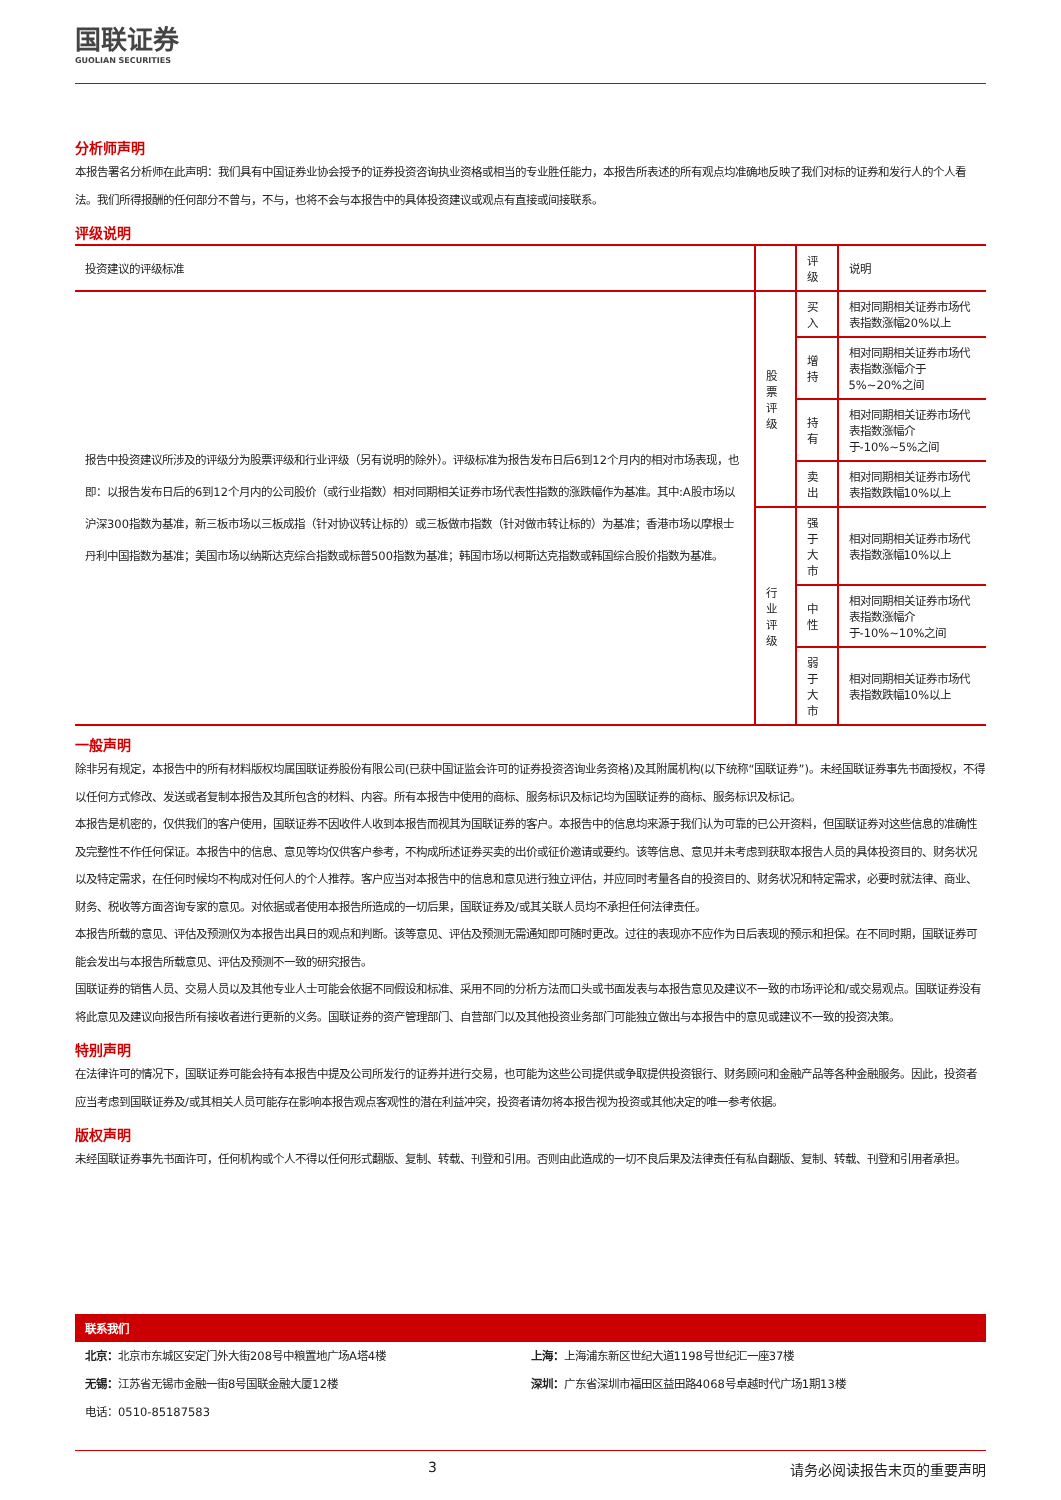国联证券
GUOLIAN SECURITIES
分析师声明
本报告署名分析师在此声明：我们具有中国证券业协会授予的证券投资咨询执业资格或相当的专业胜任能力，本报告所表述的所有观点均准确地反映了我们对标的证券和发行人的个人看法。我们所得报酬的任何部分不曾与，不与，也将不会与本报告中的具体投资建议或观点有直接或间接联系。
评级说明
| 投资建议的评级标准 | | 评级 | 说明 |
| 报告中投资建议所涉及的评级分为股票评级和行业评级（另有说明的除外）。评级标准为报告发布日后6到12个月内的相对市场表现，也即：以报告发布日后的6到12个月内的公司股价（或行业指数）相对同期相关证券市场代表性指数的涨跌幅作为基准。其中:A股市场以沪深300指数为基准，新三板市场以三板成指（针对协议转让标的）或三板做市指数（针对做市转让标的）为基准；香港市场以摩根士丹利中国指数为基准；美国市场以纳斯达克综合指数或标普500指数为基准；韩国市场以柯斯达克指数或韩国综合股价指数为基准。 | 股票评级 | 买入 | 相对同期相关证券市场代表指数涨幅20%以上 |
| | | 增持 | 相对同期相关证券市场代表指数涨幅介于5%~20%之间 |
| | | 持有 | 相对同期相关证券市场代表指数涨幅介于-10%~5%之间 |
| | | 卖出 | 相对同期相关证券市场代表指数跌幅10%以上 |
| | 行业评级 | 强于大市 | 相对同期相关证券市场代表指数涨幅10%以上 |
| | | 中性 | 相对同期相关证券市场代表指数涨幅介于-10%~10%之间 |
| | | 弱于大市 | 相对同期相关证券市场代表指数跌幅10%以上 |
一般声明
除非另有规定，本报告中的所有材料版权均属国联证券股份有限公司(已获中国证监会许可的证券投资咨询业务资格)及其附属机构(以下统称“国联证券”)。未经国联证券事先书面授权，不得以任何方式修改、发送或者复制本报告及其所包含的材料、内容。所有本报告中使用的商标、服务标识及标记均为国联证券的商标、服务标识及标记。
本报告是机密的，仅供我们的客户使用，国联证券不因收件人收到本报告而视其为国联证券的客户。本报告中的信息均来源于我们认为可靠的已公开资料，但国联证券对这些信息的准确性及完整性不作任何保证。本报告中的信息、意见等均仅供客户参考，不构成所述证券买卖的出价或征价邀请或要约。该等信息、意见并未考虑到获取本报告人员的具体投资目的、财务状况以及特定需求，在任何时候均不构成对任何人的个人推荐。客户应当对本报告中的信息和意见进行独立评估，并应同时考量各自的投资目的、财务状况和特定需求，必要时就法律、商业、财务、税收等方面咨询专家的意见。对依据或者使用本报告所造成的一切后果，国联证券及/或其关联人员均不承担任何法律责任。
本报告所载的意见、评估及预测仅为本报告出具日的观点和判断。该等意见、评估及预测无需通知即可随时更改。过往的表现亦不应作为日后表现的预示和担保。在不同时期，国联证券可能会发出与本报告所载意见、评估及预测不一致的研究报告。
国联证券的销售人员、交易人员以及其他专业人士可能会依据不同假设和标准、采用不同的分析方法而口头或书面发表与本报告意见及建议不一致的市场评论和/或交易观点。国联证券没有将此意见及建议向报告所有接收者进行更新的义务。国联证券的资产管理部门、自营部门以及其他投资业务部门可能独立做出与本报告中的意见或建议不一致的投资决策。
特别声明
在法律许可的情况下，国联证券可能会持有本报告中提及公司所发行的证券并进行交易，也可能为这些公司提供或争取提供投资银行、财务顾问和金融产品等各种金融服务。因此，投资者应当考虑到国联证券及/或其相关人员可能存在影响本报告观点客观性的潜在利益冲突，投资者请勿将本报告视为投资或其他决定的唯一参考依据。
版权声明
未经国联证券事先书面许可，任何机构或个人不得以任何形式翻版、复制、转载、刊登和引用。否则由此造成的一切不良后果及法律责任有私自翻版、复制、转载、刊登和引用者承担。
联系我们
北京：北京市东城区安定门外大街208号中粮置地广场A塔4楼
上海：上海浦东新区世纪大道1198号世纪汇一座37楼
无锡：江苏省无锡市金融一街8号国联金融大厦12楼
深圳：广东省深圳市福田区益田路4068号卓越时代广场1期13楼
电话：0510-85187583
3 请务必阅读报告末页的重要声明